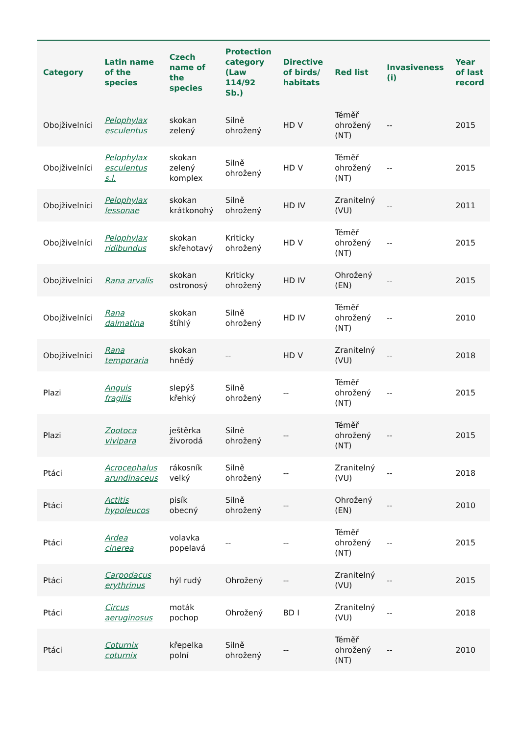| Category | Latin name of the species | Czech name of the species | Protection category (Law 114/92 Sb.) | Directive of birds/ habitats | Red list | Invasiveness (i) | Year of last record |
| --- | --- | --- | --- | --- | --- | --- | --- |
| Obojživelníci | Pelophylax esculentus | skokan zelený | Silně ohrožený | HD V | Téměř ohrožený (NT) | -- | 2015 |
| Obojživelníci | Pelophylax esculentus s.l. | skokan zelený komplex | Silně ohrožený | HD V | Téměř ohrožený (NT) | -- | 2015 |
| Obojživelníci | Pelophylax lessonae | skokan krátkonohý | Silně ohrožený | HD IV | Zranitelný (VU) | -- | 2011 |
| Obojživelníci | Pelophylax ridibundus | skokan skřehotavý | Kriticky ohrožený | HD V | Téměř ohrožený (NT) | -- | 2015 |
| Obojživelníci | Rana arvalis | skokan ostronosý | Kriticky ohrožený | HD IV | Ohrožený (EN) | -- | 2015 |
| Obojživelníci | Rana dalmatina | skokan štíhlý | Silně ohrožený | HD IV | Téměř ohrožený (NT) | -- | 2010 |
| Obojživelníci | Rana temporaria | skokan hnědý | -- | HD V | Zranitelný (VU) | -- | 2018 |
| Plazi | Anguis fragilis | slepýš křehký | Silně ohrožený | -- | Téměř ohrožený (NT) | -- | 2015 |
| Plazi | Zootoca vivipara | ještěrka živorodá | Silně ohrožený | -- | Téměř ohrožený (NT) | -- | 2015 |
| Ptáci | Acrocephalus arundinaceus | rákosník velký | Silně ohrožený | -- | Zranitelný (VU) | -- | 2018 |
| Ptáci | Actitis hypoleucos | pisík obecný | Silně ohrožený | -- | Ohrožený (EN) | -- | 2010 |
| Ptáci | Ardea cinerea | volavka popelavá | -- | -- | Téměř ohrožený (NT) | -- | 2015 |
| Ptáci | Carpodacus erythrinus | hýl rudý | Ohrožený | -- | Zranitelný (VU) | -- | 2015 |
| Ptáci | Circus aeruginosus | moták pochop | Ohrožený | BD I | Zranitelný (VU) | -- | 2018 |
| Ptáci | Coturnix coturnix | křepelka polní | Silně ohrožený | -- | Téměř ohrožený (NT) | -- | 2010 |